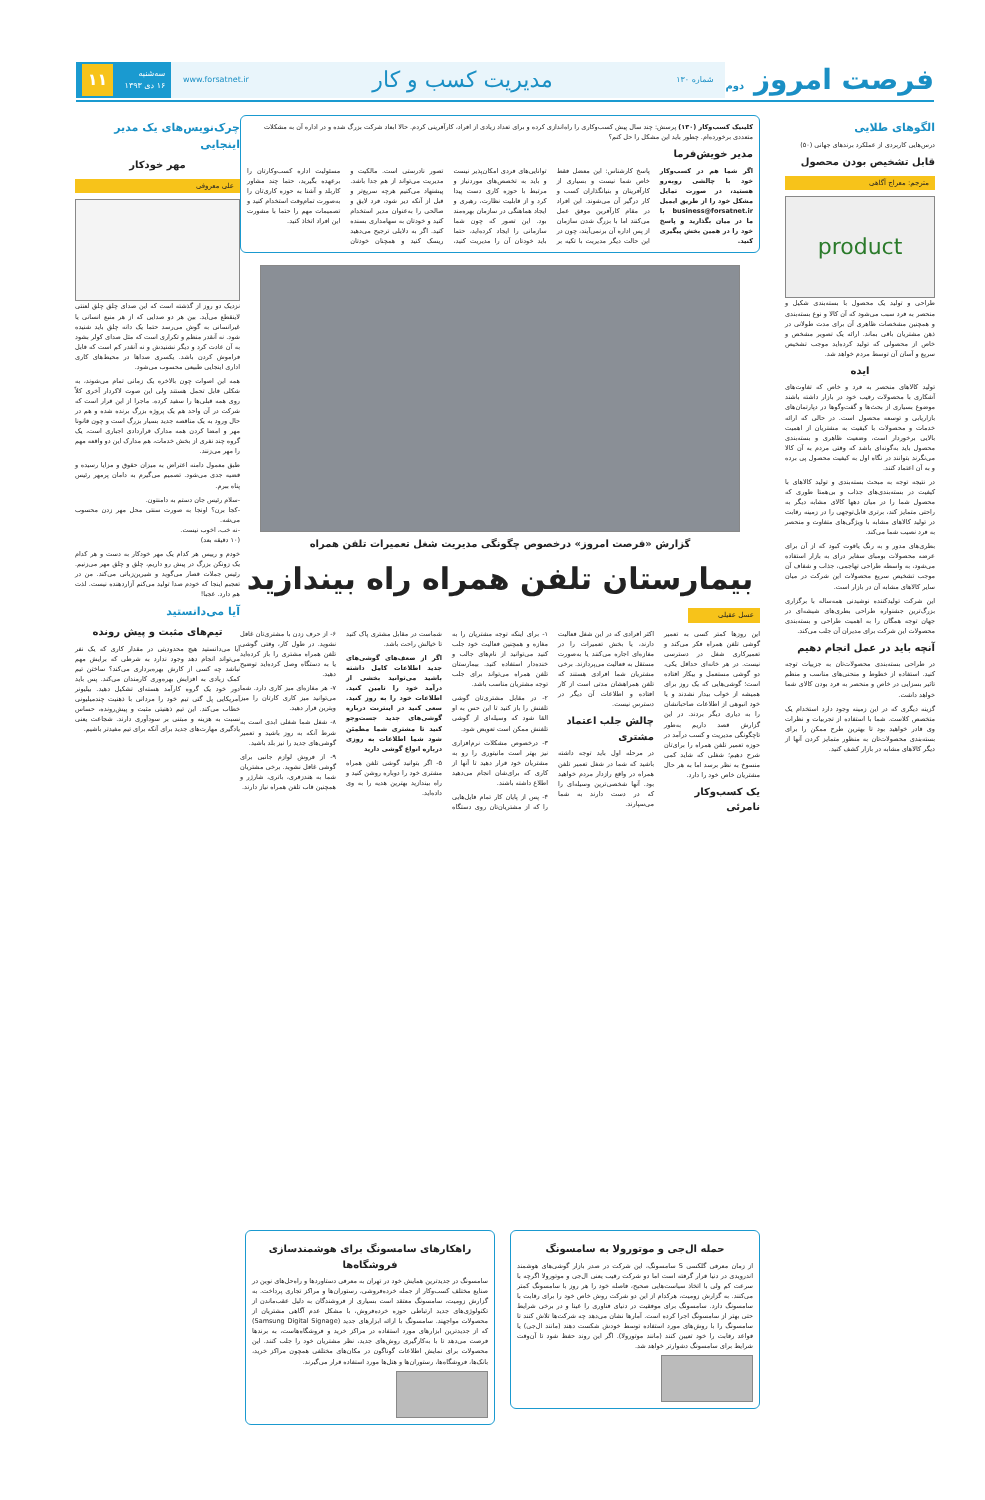فرصت امروز دوم
شماره ۱۳۰ مدیریت کسب و کار www.forsatnet.ir
سه‌شنبه
۱۶ دی ۱۳۹۳ ۱۱
الگوهای طلایی
درس‌هایی کاربردی از عملکرد برندهای جهانی (۵۰)
قابل تشخیص بودن محصول
مترجم: معراج آگاهی
product
طراحی و تولید یک محصول با بسته‌بندی شکیل و منحصر به فرد سبب می‌شود که آن کالا و نوع بسته‌بندی و همچنین مشخصات ظاهری آن برای مدت طولانی در ذهن مشتریان باقی بماند. ارائه یک تصویر مشخص و خاص از محصولی که تولید کرده‌اید موجب تشخیص سریع و آسان آن توسط مردم خواهد شد.
ایده
تولید کالاهای منحصر به فرد و خاص که تفاوت‌های آشکاری با محصولات رقیب خود در بازار داشته باشند موضوع بسیاری از بحث‌ها و گفت‌وگوها در دپارتمان‌های بازاریابی و توسعه محصول است. در حالی که ارائه خدمات و محصولات با کیفیت به مشتریان از اهمیت بالایی برخوردار است، وضعیت ظاهری و بسته‌بندی محصول باید به‌گونه‌ای باشد که وقتی مردم به آن کالا می‌نگرند بتوانند در نگاه اول به کیفیت محصول پی برده و به آن اعتماد کنند.
در نتیجه توجه به مبحث بسته‌بندی و تولید کالاهای با کیفیت در بسته‌بندی‌های جذاب و بی‌همتا طوری که محصول شما را در میان دهها کالای مشابه دیگر به راحتی متمایز کند، برتری قابل‌توجهی را در زمینه رقابت در تولید کالاهای مشابه با ویژگی‌های متفاوت و منحصر به فرد نصیب شما می‌کند.
بطری‌های مدور و به رنگ یاقوت کبود که از آن برای عرضه محصولات بومبای سفایر درای به بازار استفاده می‌شود، به واسطه طراحی تهاجمی، جذاب و شفاف آن موجب تشخیص سریع محصولات این شرکت در میان سایر کالاهای مشابه آن در بازار است.
این شرکت تولیدکننده نوشیدنی همه‌ساله با برگزاری بزرگ‌ترین جشنواره طراحی بطری‌های شیشه‌ای در جهان توجه همگان را به اهمیت طراحی و بسته‌بندی محصولات این شرکت برای مدیران آن جلب می‌کند.
آنچه باید در عمل انجام دهیم
در طراحی بسته‌بندی محصولات‌تان به جزییات توجه کنید. استفاده از خطوط و منحنی‌های مناسب و منظم تاثیر بسزایی در خاص و منحصر به فرد بودن کالای شما خواهد داشت.
گزینه دیگری که در این زمینه وجود دارد استخدام یک متخصص کلاست. شما با استفاده از تجربیات و نظرات وی قادر خواهید بود تا بهترین طرح ممکن را برای بسته‌بندی محصولات‌تان به منظور متمایز کردن آنها از دیگر کالاهای مشابه در بازار کشف کنید.
کلینیک کسب‌وکار (۱۳۰) پرسش: چند سال پیش کسب‌وکاری را راه‌اندازی کرده و برای تعداد زیادی از افراد، کارآفرینی کردم. حالا ابعاد شرکت بزرگ شده و در اداره آن به مشکلات متعددی برخورده‌ام. چطور باید این مشکل را حل کنم؟
مدیر خویش‌فرما
اگر شما هم در کسب‌وکار خود با چالشی روبه‌رو هستید، در صورت تمایل مشکل خود را از طریق ایمیل business@forsatnet.ir با ما در میان بگذارید و پاسخ خود را در همین بخش پیگیری کنید.
پاسخ کارشناس: این معضل فقط خاص شما نیست و بسیاری از کارآفرینان و بنیانگذاران کسب و کار درگیر آن می‌شوند. این افراد در مقام کارآفرین موفق عمل می‌کنند اما با بزرگ شدن سازمان از پس اداره آن برنمی‌آیند، چون در این حالت دیگر مدیریت با تکیه بر توانایی‌های فردی امکان‌پذیر نیست و باید به تخصص‌های موردنیاز و مرتبط با حوزه کاری دست پیدا کرد و از قابلیت نظارت، رهبری و ایجاد هماهنگی در سازمان بهره‌مند بود. این تصور که چون شما سازمانی را ایجاد کرده‌اید، حتما باید خودتان آن را مدیریت کنید، تصور نادرستی است. مالکیت و مدیریت می‌تواند از هم جدا باشد. پیشنهاد می‌کنیم هرچه سریع‌تر و قبل از آنکه دیر شود، فرد لایق و صالحی را به‌عنوان مدیر استخدام کنید و خودتان به سهامداری بسنده کنید. اگر به دلایلی ترجیح می‌دهید ریسک کنید و همچنان خودتان مسئولیت اداره کسب‌وکارتان را برعهده بگیرید، حتما چند مشاور کاربلد و آشنا به حوزه کاری‌تان را به‌صورت تمام‌وقت استخدام کنید و تصمیمات مهم را حتما با مشورت این افراد اتخاذ کنید.
گزارش «فرصت امروز» درخصوص چگونگی مدیریت شغل تعمیرات تلفن همراه
بیمارستان تلفن همراه راه بیندازید
عسل عقیلی
این روزها کمتر کسی به تعمیر گوشی تلفن همراه فکر می‌کند و تعمیرکاری شغل در دسترسی نیست. در هر خانه‌ای حداقل یکی، دو گوشی مستعمل و بیکار افتاده است؛ گوشی‌هایی که یک روز برای همیشه از خواب بیدار نشدند و یا خود انبوهی از اطلاعات صاحبانشان را به دیاری دیگر بردند. در این گزارش قصد داریم به‌طور تا‌چگونگی مدیریت و کسب درآمد در حوزه تعمیر تلفن همراه را برای‌تان شرح دهیم؛ شغلی که شاید کمی منسوخ به نظر برسد اما به هر حال مشتریان خاص خود را دارد.
یک کسب‌وکار نامرئی
اکثر افرادی که در این شغل فعالیت دارند، یا بخش تعمیرات را در مغازه‌ای اجاره می‌کنند یا به‌صورت مستقل به فعالیت می‌پردازند. برخی مشتریان شما افرادی هستند که تلفن همراهشان مدتی است از کار افتاده و اطلاعات آن دیگر در دسترس نیست.
چالش جلب اعتماد مشتری
در مرحله اول باید توجه داشته باشید که شما در شغل تعمیر تلفن همراه در واقع رازدار مردم خواهید بود. آنها شخصی‌ترین وسیله‌ای را که در دست دارند به شما می‌سپارند.
۱- برای اینکه توجه مشتریان را به مغازه و همچنین فعالیت خود جلب کنید می‌توانید از نام‌های جالب و خنده‌دار استفاده کنید. بیمارستان تلفن همراه می‌تواند برای جلب توجه مشتریان مناسب باشد.
۲- در مقابل مشتری‌تان گوشی تلفنش را باز کنید تا این حس به او القا شود که وسیله‌ای از گوشی تلفنش ممکن است تعویض شود.
۳- درخصوص مشکلات نرم‌افزاری نیز بهتر است مانیتوری را رو به مشتریان خود قرار دهید تا آنها از کاری که برای‌شان انجام می‌دهید اطلاع داشته باشند.
۴- پس از پایان کار تمام فایل‌هایی را که از مشتریان‌تان روی دستگاه شماست در مقابل مشتری پاک کنید تا خیالش راحت باشد.
اگر از ضعف‌های گوشی‌های جدید اطلاعات کامل داشته باشید می‌توانید بخشی از درآمد خود را تامین کنید. اطلاعات خود را به روز کنید. سعی کنید در اینترنت درباره گوشی‌های جدید جست‌وجو کنید تا مشتری شما مطمئن شود شما اطلاعات به روزی درباره انواع گوشی دارید
۵- اگر بتوانید گوشی تلفن همراه مشتری خود را دوباره روشن کنید و راه بیندازید بهترین هدیه را به وی داده‌اید.
۶- از حرف زدن با مشتری‌تان غافل نشوید. در طول کار، وقتی گوشی تلفن همراه مشتری را باز کرده‌اید یا به دستگاه وصل کرده‌اید توضیح دهید.
۷- هر مغازه‌ای میز کاری دارد. شما می‌توانید میز کاری کارتان را میز ویترین قرار دهید.
۸- شغل شما شغلی ابدی است به شرط آنکه به روز باشید و تعمیر گوشی‌های جدید را نیز بلد باشید.
۹- از فروش لوازم جانبی برای گوشی غافل نشوید. برخی مشتریان شما به هندزفری، باتری، شارژر و همچنین قاب تلفن همراه نیاز دارند.
چرک‌نویس‌های یک مدیر اینجایی
مهر خودکار
علی معروفی
نزدیک دو روز از گذشته است که این صدای چلق چلق لعنتی لاینقطع می‌آید. بین هر دو صدایی که از هر منبع انسانی یا غیرانسانی به گوش می‌رسد حتما یک دانه چلق باید شنیده شود. نه آنقدر منظم و تکراری است که مثل صدای کولر بشود به آن عادت کرد و دیگر نشنیدش و نه آنقدر کم است که قابل فراموش کردن باشد. یکسری صداها در محیط‌های کاری اداری اینجایی طبیعی محسوب می‌شود.
همه این اصوات چون بالاخره یک زمانی تمام می‌شوند، به شکلی قابل تحمل هستند ولی این صوت لاکردار آخری کلاً روی همه قبلی‌ها را سفید کرده. ماجرا از این قرار است که شرکت در آن واحد هم یک پروژه بزرگ برنده شده و هم در حال ورود به یک مناقصه جدید بسیار بزرگ است و چون قانونا مهر و امضا کردن همه مدارک قراردادی اجباری است، یک گروه چند نفری از بخش خدمات، هم مدارک این دو واقعه مهم را مهر می‌زنند.
طبق معمول دامنه اعتراض به میزان حقوق و مزایا رسیده و قضیه جدی می‌شود. تصمیم می‌گیرم به دامان پرمهر رئیس پناه ببرم.
-سلام رئیس جان دستم به دامنتون.
-کجا برن؟ اونجا به صورت سنتی محل مهر زدن محسوب می‌شه.
-نه خب، اخوب نیست.
(۱۰ دقیقه بعد)
خودم و رییس هر کدام یک مهر خودکار به دست و هر کدام یک زونکن بزرگ در پیش رو داریم، چلق و چلق مهر می‌زنیم. رئیس جملات قصار می‌گوید و شیرین‌زبانی می‌کند. من در تعجبم اینجا که خودم صدا تولید می‌کنم آزاردهنده نیست. لذت هم دارد. عجبا!
آیا می‌دانستید
تیم‌های مثبت و پیش رونده
آیا می‌دانستید هیچ محدودیتی در مقدار کاری که یک نفر می‌تواند انجام دهد وجود ندارد به شرطی که برایش مهم نباشد چه کسی از کارش بهره‌برداری می‌کند؟ ساختن تیم کمک زیادی به افزایش بهره‌وری کارمندان می‌کند. پس باید دور خود یک گروه کارآمد هسته‌ای تشکیل دهید. بیلیونر آمریکایی پل گتی تیم خود را مردانی با ذهنیت چندمیلیونی خطاب می‌کند. این تیم ذهنیتی مثبت و پیش‌رونده، حساس نسبت به هزینه و مبتنی بر سودآوری دارند. شجاعت یعنی یادگیری مهارت‌های جدید برای آنکه برای تیم مفیدتر باشیم.
حمله ال‌جی و موتورولا به سامسونگ
از زمان معرفی گلکسی S سامسونگ، این شرکت در صدر بازار گوشی‌های هوشمند اندرویدی در دنیا قرار گرفته است اما دو شرکت رقیب یعنی ال‌جی و موتورولا اگرچه با سرعت کم ولی با اتخاذ سیاست‌هایی صحیح، فاصله خود را هر روز با سامسونگ کمتر می‌کنند. به گزارش زومیت، هرکدام از این دو شرکت روش خاص خود را برای رقابت با سامسونگ دارد. سامسونگ برای موفقیت در دنیای فناوری را عینا و در برخی شرایط حتی بهتر از سامسونگ اجرا کرده است. آمارها نشان می‌دهد چه شرکت‌ها تلاش کنند تا سامسونگ را با روش‌های مورد استفاده توسط خودش شکست دهند (مانند ال‌جی) یا قواعد رقابت را خود تعیین کنند (مانند موتورولا). اگر این روند حفظ شود تا آن‌وقت شرایط برای سامسونگ دشوارتر خواهد شد.
راهکارهای سامسونگ برای هوشمندسازی فروشگاه‌ها
سامسونگ در جدیدترین همایش خود در تهران به معرفی دستاوردها و راه‌حل‌های نوین در صنایع مختلف کسب‌وکار از جمله خرده‌فروشی، رستوران‌ها و مراکز تجاری پرداخت. به گزارش زومیت، سامسونگ معتقد است بسیاری از فروشندگان به دلیل عقب‌ماندن از تکنولوژی‌های جدید ارتباطی حوزه خرده‌فروش، با مشکل عدم آگاهی مشتریان از محصولات مواجهند. سامسونگ با ارائه ابزارهای جدید (Samsung Digital Signage) که از جدیدترین ابزارهای مورد استفاده در مراکز خرید و فروشگاه‌هاست، به برندها فرصت می‌دهد تا با به‌کارگیری روش‌های جدید، نظر مشتریان خود را جلب کنند. این محصولات برای نمایش اطلاعات گوناگون در مکان‌های مختلفی همچون مراکز خرید، بانک‌ها، فروشگاه‌ها، رستوران‌ها و هتل‌ها مورد استفاده قرار می‌گیرند.